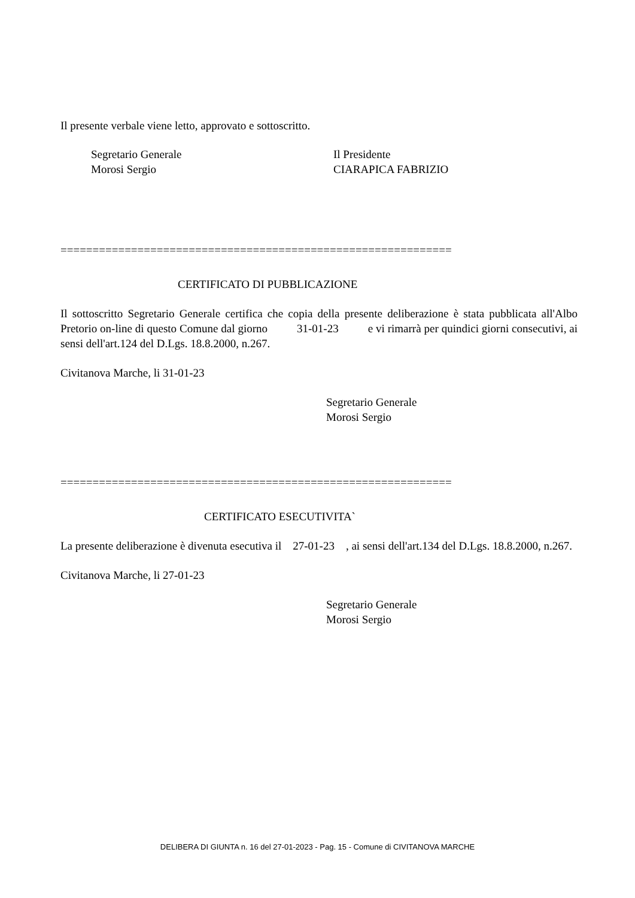Il presente verbale viene letto, approvato e sottoscritto.
Segretario Generale
Morosi Sergio
Il Presidente
CIARAPICA FABRIZIO
=============================================================
CERTIFICATO DI PUBBLICAZIONE
Il sottoscritto Segretario Generale certifica che copia della presente deliberazione è stata pubblicata all'Albo Pretorio on-line di questo Comune dal giorno 31-01-23 e vi rimarrà per quindici giorni consecutivi, ai sensi dell'art.124 del D.Lgs. 18.8.2000, n.267.
Civitanova Marche, li 31-01-23
Segretario Generale
Morosi Sergio
=============================================================
CERTIFICATO ESECUTIVITA`
La presente deliberazione è divenuta esecutiva il 27-01-23 , ai sensi dell'art.134 del D.Lgs. 18.8.2000, n.267.
Civitanova Marche, li 27-01-23
Segretario Generale
Morosi Sergio
DELIBERA DI GIUNTA n. 16 del 27-01-2023 - Pag. 15 - Comune di CIVITANOVA MARCHE